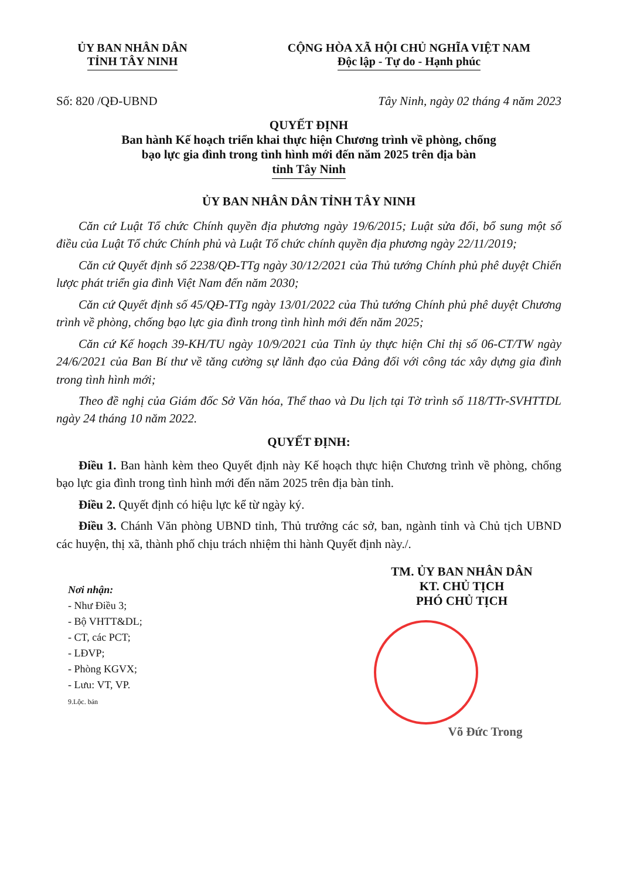ỦY BAN NHÂN DÂN
TỈNH TÂY NINH
CỘNG HÒA XÃ HỘI CHỦ NGHĨA VIỆT NAM
Độc lập - Tự do - Hạnh phúc
Số: 820 /QĐ-UBND Tây Ninh, ngày 02 tháng 4 năm 2023
QUYẾT ĐỊNH
Ban hành Kế hoạch triển khai thực hiện Chương trình về phòng, chống
bạo lực gia đình trong tình hình mới đến năm 2025 trên địa bàn
tỉnh Tây Ninh
ỦY BAN NHÂN DÂN TỈNH TÂY NINH
Căn cứ Luật Tổ chức Chính quyền địa phương ngày 19/6/2015; Luật sửa đổi, bổ sung một số điều của Luật Tổ chức Chính phủ và Luật Tổ chức chính quyền địa phương ngày 22/11/2019;
Căn cứ Quyết định số 2238/QĐ-TTg ngày 30/12/2021 của Thủ tướng Chính phủ phê duyệt Chiến lược phát triển gia đình Việt Nam đến năm 2030;
Căn cứ Quyết định số 45/QĐ-TTg ngày 13/01/2022 của Thủ tướng Chính phủ phê duyệt Chương trình về phòng, chống bạo lực gia đình trong tình hình mới đến năm 2025;
Căn cứ Kế hoạch 39-KH/TU ngày 10/9/2021 của Tỉnh ủy thực hiện Chỉ thị số 06-CT/TW ngày 24/6/2021 của Ban Bí thư về tăng cường sự lãnh đạo của Đảng đối với công tác xây dựng gia đình trong tình hình mới;
Theo đề nghị của Giám đốc Sở Văn hóa, Thể thao và Du lịch tại Tờ trình số 118/TTr-SVHTTDL ngày 24 tháng 10 năm 2022.
QUYẾT ĐỊNH:
Điều 1. Ban hành kèm theo Quyết định này Kế hoạch thực hiện Chương trình về phòng, chống bạo lực gia đình trong tình hình mới đến năm 2025 trên địa bàn tỉnh.
Điều 2. Quyết định có hiệu lực kể từ ngày ký.
Điều 3. Chánh Văn phòng UBND tỉnh, Thủ trưởng các sở, ban, ngành tỉnh và Chủ tịch UBND các huyện, thị xã, thành phố chịu trách nhiệm thi hành Quyết định này./.
Nơi nhận:
- Như Điều 3;
- Bộ VHTT&DL;
- CT, các PCT;
- LĐVP;
- Phòng KGVX;
- Lưu: VT, VP.
9.Lộc. bản
TM. ỦY BAN NHÂN DÂN
KT. CHỦ TỊCH
PHÓ CHỦ TỊCH
Võ Đức Trong